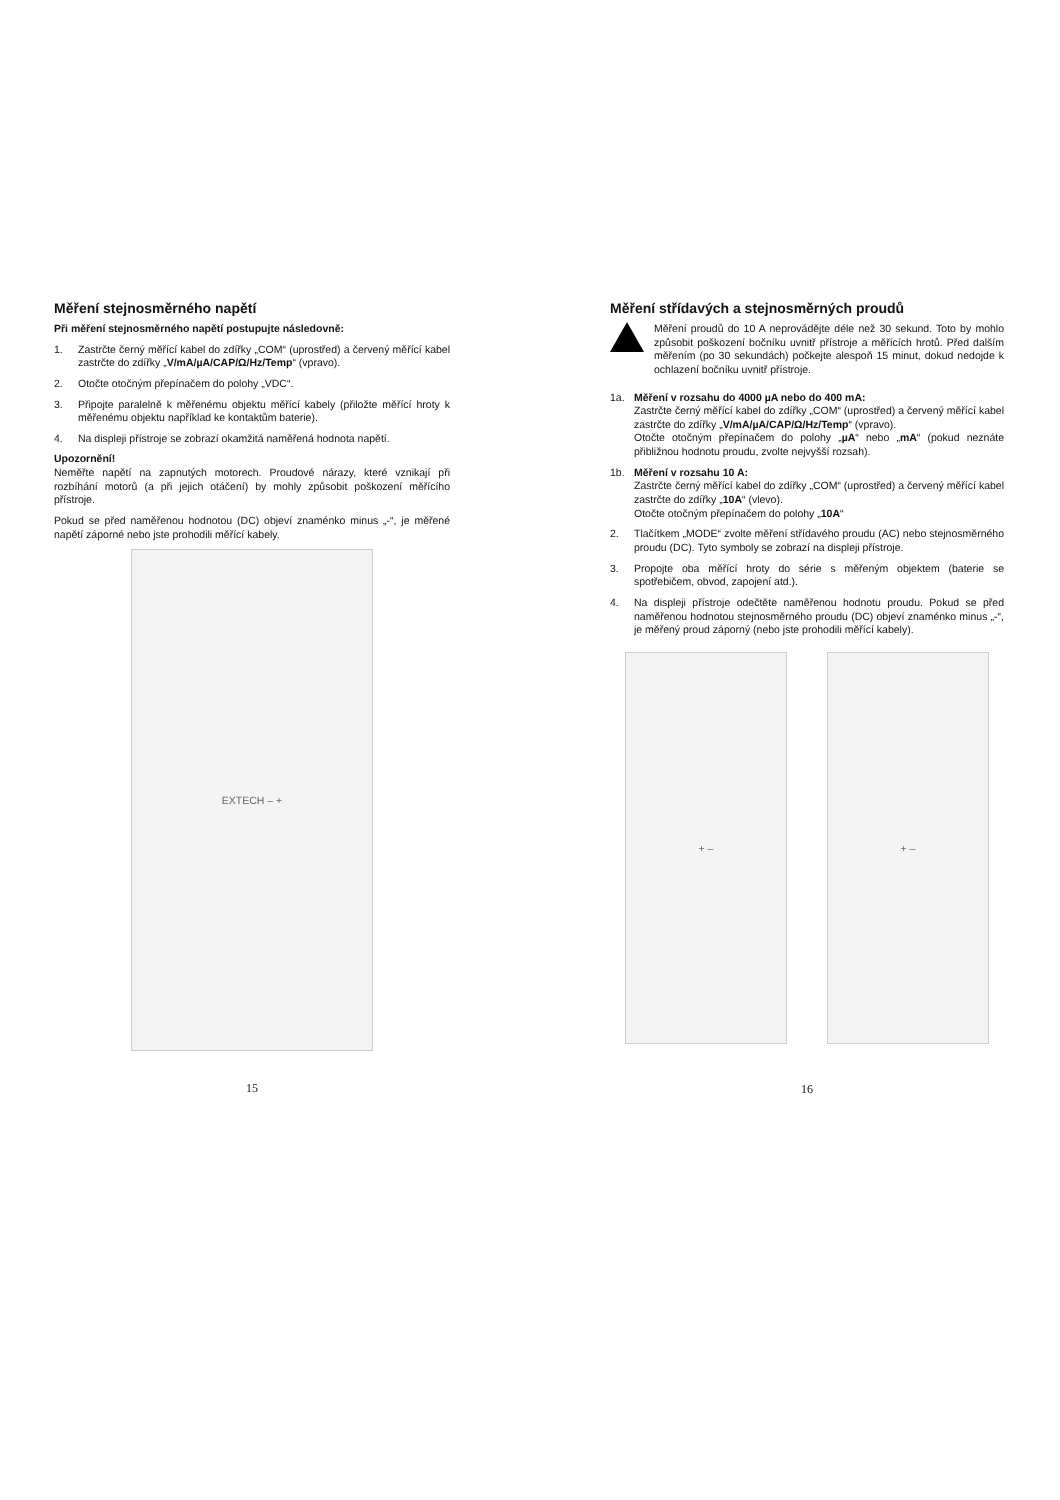Měření stejnosměrného napětí
Při měření stejnosměrného napětí postupujte následovně:
1. Zastrčte černý měřící kabel do zdířky „COM“ (uprostřed) a červený měřící kabel zastrčte do zdířky „V/mA/µA/CAP/Ω/Hz/Temp“ (vpravo).
2. Otočte otočným přepínačem do polohy „VDC“.
3. Připojte paralelně k měřenému objektu měřící kabely (přiložte měřící hroty k měřenému objektu například ke kontaktům baterie).
4. Na displeji přístroje se zobrazí okamžitá naměřená hodnota napětí.
Upozornění!
Neměřte napětí na zapnutých motorech. Proudové nárazy, které vznikají při rozbíhání motorů (a při jejich otáčení) by mohly způsobit poškození měřícího přístroje.
Pokud se před naměřenou hodnotou (DC) objeví znaménko minus „-“, je měřené napětí záporné nebo jste prohodili měřící kabely.
EXTECH – +
15
Měření střídavých a stejnosměrných proudů
Měření proudů do 10 A neprovádějte déle než 30 sekund. Toto by mohlo způsobit poškození bočníku uvnitř přístroje a měřících hrotů. Před dalším měřením (po 30 sekundách) počkejte alespoň 15 minut, dokud nedojde k ochlazení bočníku uvnitř přístroje.
1a. Měření v rozsahu do 4000 µA nebo do 400 mA:
Zastrčte černý měřící kabel do zdířky „COM“ (uprostřed) a červený měřící kabel zastrčte do zdířky „V/mA/µA/CAP/Ω/Hz/Temp“ (vpravo).
Otočte otočným přepínačem do polohy „µA“ nebo „mA“ (pokud neznáte přibližnou hodnotu proudu, zvolte nejvyšší rozsah).
1b. Měření v rozsahu 10 A:
Zastrčte černý měřící kabel do zdířky „COM“ (uprostřed) a červený měřící kabel zastrčte do zdířky „10A“ (vlevo).
Otočte otočným přepínačem do polohy „10A“
2. Tlačítkem „MODE“ zvolte měření střídavého proudu (AC) nebo stejnosměrného proudu (DC). Tyto symboly se zobrazí na displeji přístroje.
3. Propojte oba měřící hroty do série s měřeným objektem (baterie se spotřebičem, obvod, zapojení atd.).
4. Na displeji přístroje odečtěte naměřenou hodnotu proudu. Pokud se před naměřenou hodnotou stejnosměrného proudu (DC) objeví znaménko minus „-“, je měřený proud záporný (nebo jste prohodili měřící kabely).
+ – + –
16